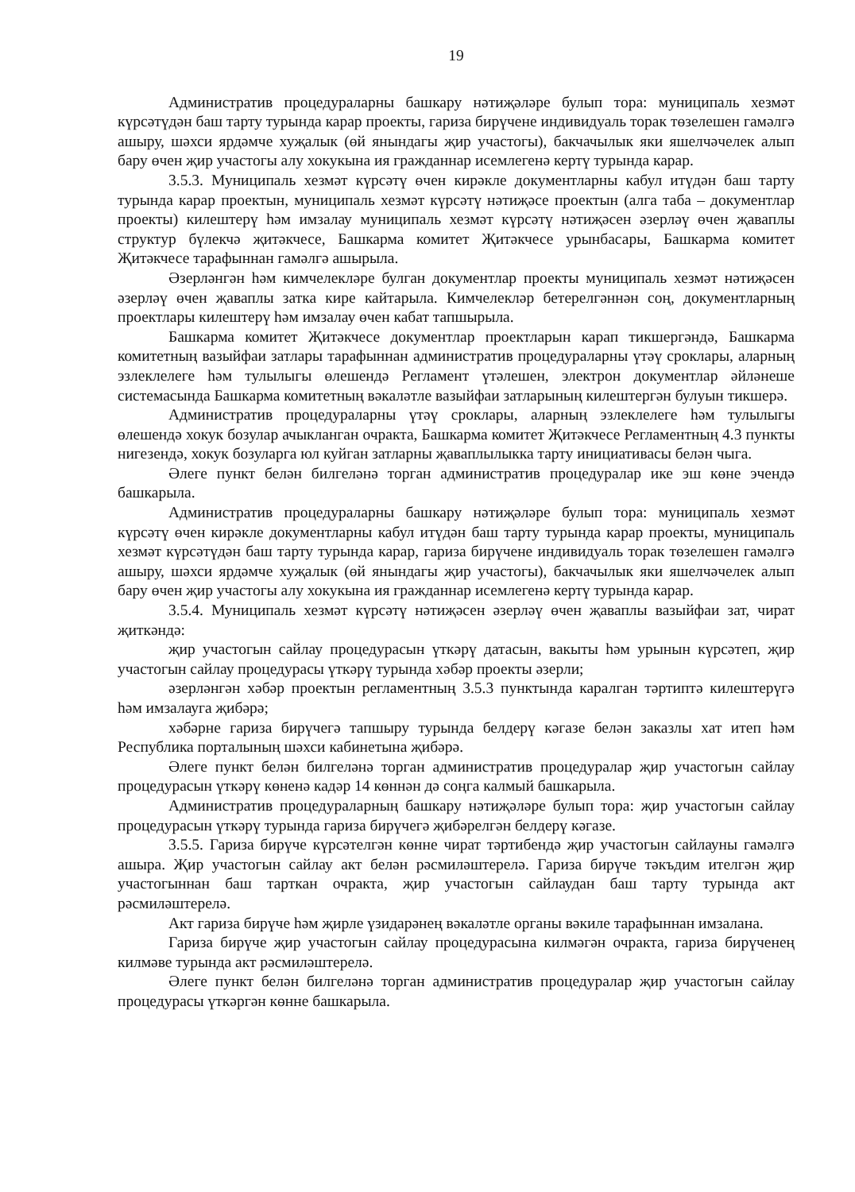19
Административ процедураларны башкару нәтиҗәләре булып тора: муниципаль хезмәт күрсәтүдән баш тарту турында карар проекты, гариза бирүчене индивидуаль торак төзелешен гамәлгә ашыру, шәхси ярдәмче хуҗалык (өй янындагы җир участогы), бакчачылык яки яшелчәчелек алып бару өчен җир участогы алу хокукына ия гражданнар исемлегенә кертү турында карар.
3.5.3. Муниципаль хезмәт күрсәтү өчен кирәкле документларны кабул итүдән баш тарту турында карар проектын, муниципаль хезмәт күрсәтү нәтиҗәсе проектын (алга таба – документлар проекты) килештерү һәм имзалау муниципаль хезмәт күрсәтү нәтиҗәсен әзерләү өчен җаваплы структур бүлекчә җитәкчесе, Башкарма комитет Җитәкчесе урынбасары, Башкарма комитет Җитәкчесе тарафыннан гамәлгә ашырыла.
Әзерләнгән һәм кимчелекләре булган документлар проекты муниципаль хезмәт нәтиҗәсен әзерләү өчен җаваплы затка кире кайтарыла. Кимчелекләр бетерелгәннән соң, документларның проектлары килештерү һәм имзалау өчен кабат тапшырыла.
Башкарма комитет Җитәкчесе документлар проектларын карап тикшергәндә, Башкарма комитетның вазыйфаи затлары тарафыннан административ процедураларны үтәү сроклары, аларның эзлеклелеге һәм тулылыгы өлешендә Регламент үтәлешен, электрон документлар әйләнеше системасында Башкарма комитетның вәкаләтле вазыйфаи затларының килештергән булуын тикшерә.
Административ процедураларны үтәү сроклары, аларның эзлеклелеге һәм тулылыгы өлешендә хокук бозулар ачыкланган очракта, Башкарма комитет Җитәкчесе Регламентның 4.3 пункты нигезендә, хокук бозуларга юл куйган затларны җаваплылыкка тарту инициативасы белән чыга.
Әлеге пункт белән билгеләнә торган административ процедуралар ике эш көне эчендә башкарыла.
Административ процедураларны башкару нәтиҗәләре булып тора: муниципаль хезмәт күрсәтү өчен кирәкле документларны кабул итүдән баш тарту турында карар проекты, муниципаль хезмәт күрсәтүдән баш тарту турында карар, гариза бирүчене индивидуаль торак төзелешен гамәлгә ашыру, шәхси ярдәмче хуҗалык (өй янындагы җир участогы), бакчачылык яки яшелчәчелек алып бару өчен җир участогы алу хокукына ия гражданнар исемлегенә кертү турында карар.
3.5.4. Муниципаль хезмәт күрсәтү нәтиҗәсен әзерләү өчен җаваплы вазыйфаи зат, чират җиткәндә:
җир участогын сайлау процедурасын үткәрү датасын, вакыты һәм урынын күрсәтеп, җир участогын сайлау процедурасы үткәрү турында хәбәр проекты әзерли;
әзерләнгән хәбәр проектын регламентның 3.5.3 пунктында каралган тәртиптә килештерүгә һәм имзалауга җибәрә;
хәбәрне гариза бирүчегә тапшыру турында белдерү кәгазе белән заказлы хат итеп һәм Республика порталының шәхси кабинетына җибәрә.
Әлеге пункт белән билгеләнә торган административ процедуралар җир участогын сайлау процедурасын үткәрү көненә кадәр 14 көннән дә соңга калмый башкарыла.
Административ процедураларның башкару нәтиҗәләре булып тора: җир участогын сайлау процедурасын үткәрү турында гариза бирүчегә җибәрелгән белдерү кәгазе.
3.5.5. Гариза бирүче күрсәтелгән көнне чират тәртибендә җир участогын сайлауны гамәлгә ашыра. Җир участогын сайлау акт белән рәсмиләштерелә. Гариза бирүче тәкъдим ителгән җир участогыннан баш тарткан очракта, җир участогын сайлаудан баш тарту турында акт рәсмиләштерелә.
Акт гариза бирүче һәм җирле үзидарәнең вәкаләтле органы вәкиле тарафыннан имзалана.
Гариза бирүче җир участогын сайлау процедурасына килмәгән очракта, гариза бирүченең килмәве турында акт рәсмиләштерелә.
Әлеге пункт белән билгеләнә торган административ процедуралар җир участогын сайлау процедурасы үткәргән көнне башкарыла.